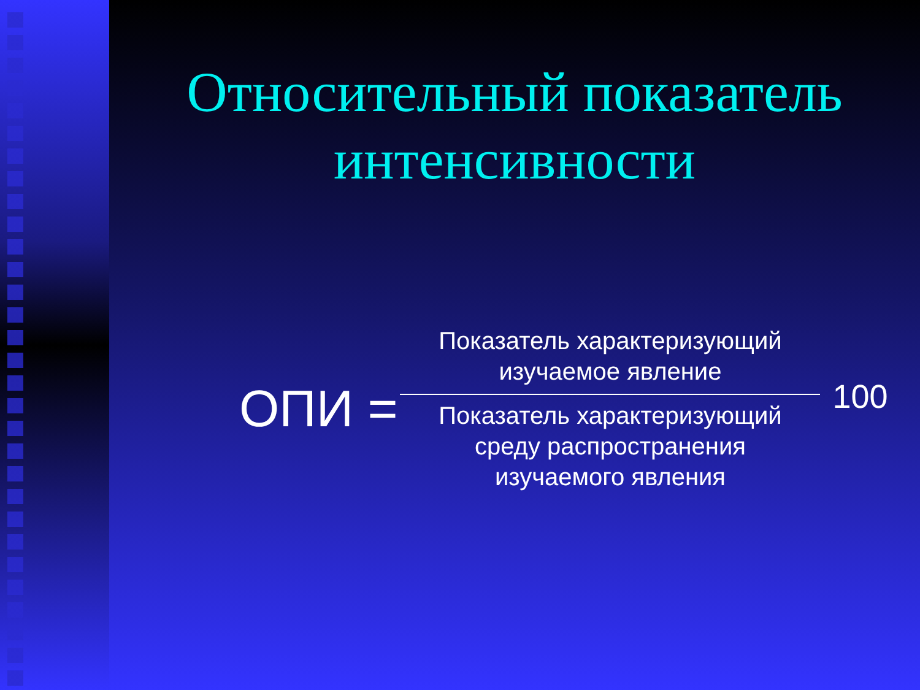Относительный показатель
интенсивности
ОПИ =
Показатель характеризующий
изучаемое явление
Показатель характеризующий
среду распространения
изучаемого явления
100